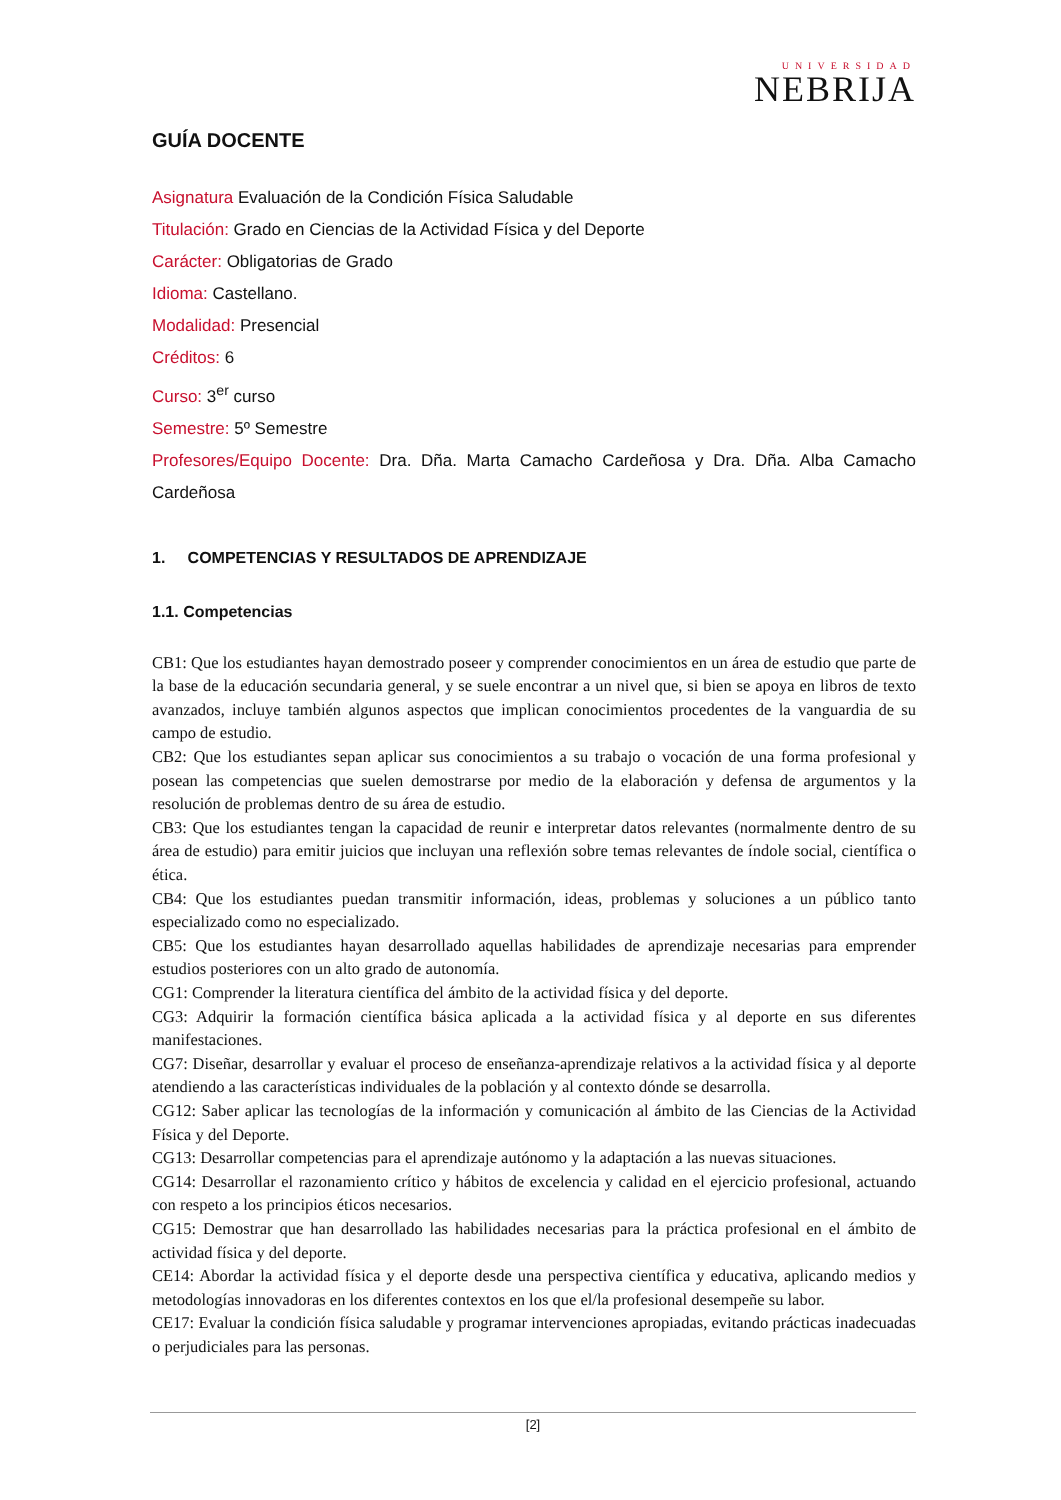UNIVERSIDAD
NEBRIJA
GUÍA DOCENTE
Asignatura Evaluación de la Condición Física Saludable
Titulación: Grado en Ciencias de la Actividad Física y del Deporte
Carácter: Obligatorias de Grado
Idioma: Castellano.
Modalidad: Presencial
Créditos: 6
Curso: 3<sup>er</sup> curso
Semestre: 5º Semestre
Profesores/Equipo Docente: Dra. Dña. Marta Camacho Cardeñosa y Dra. Dña. Alba Camacho Cardeñosa
1. COMPETENCIAS Y RESULTADOS DE APRENDIZAJE
1.1. Competencias
CB1: Que los estudiantes hayan demostrado poseer y comprender conocimientos en un área de estudio que parte de la base de la educación secundaria general, y se suele encontrar a un nivel que, si bien se apoya en libros de texto avanzados, incluye también algunos aspectos que implican conocimientos procedentes de la vanguardia de su campo de estudio.
CB2: Que los estudiantes sepan aplicar sus conocimientos a su trabajo o vocación de una forma profesional y posean las competencias que suelen demostrarse por medio de la elaboración y defensa de argumentos y la resolución de problemas dentro de su área de estudio.
CB3: Que los estudiantes tengan la capacidad de reunir e interpretar datos relevantes (normalmente dentro de su área de estudio) para emitir juicios que incluyan una reflexión sobre temas relevantes de índole social, científica o ética.
CB4: Que los estudiantes puedan transmitir información, ideas, problemas y soluciones a un público tanto especializado como no especializado.
CB5: Que los estudiantes hayan desarrollado aquellas habilidades de aprendizaje necesarias para emprender estudios posteriores con un alto grado de autonomía.
CG1: Comprender la literatura científica del ámbito de la actividad física y del deporte.
CG3: Adquirir la formación científica básica aplicada a la actividad física y al deporte en sus diferentes manifestaciones.
CG7: Diseñar, desarrollar y evaluar el proceso de enseñanza-aprendizaje relativos a la actividad física y al deporte atendiendo a las características individuales de la población y al contexto dónde se desarrolla.
CG12: Saber aplicar las tecnologías de la información y comunicación al ámbito de las Ciencias de la Actividad Física y del Deporte.
CG13: Desarrollar competencias para el aprendizaje autónomo y la adaptación a las nuevas situaciones.
CG14: Desarrollar el razonamiento crítico y hábitos de excelencia y calidad en el ejercicio profesional, actuando con respeto a los principios éticos necesarios.
CG15: Demostrar que han desarrollado las habilidades necesarias para la práctica profesional en el ámbito de actividad física y del deporte.
CE14: Abordar la actividad física y el deporte desde una perspectiva científica y educativa, aplicando medios y metodologías innovadoras en los diferentes contextos en los que el/la profesional desempeñe su labor.
CE17: Evaluar la condición física saludable y programar intervenciones apropiadas, evitando prácticas inadecuadas o perjudiciales para las personas.
[2]